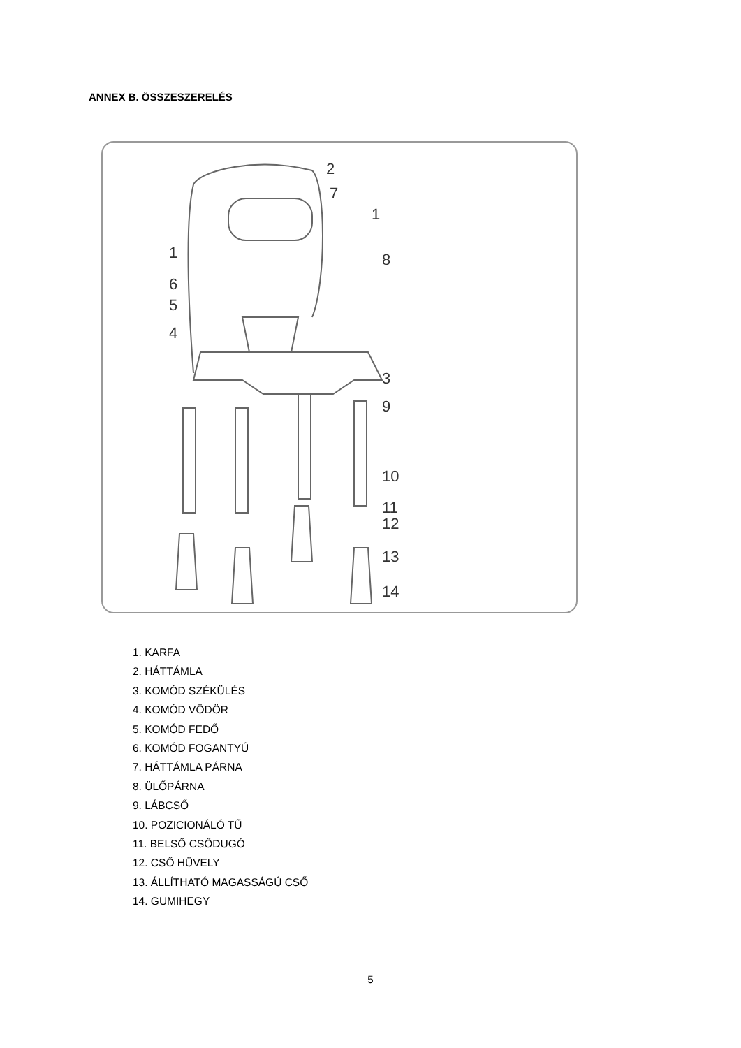ANNEX B. ÖSSZESZERELÉS
2
7
1
1
8
6
5
4
3
9
10
11
12
13
14
1. KARFA
2. HÁTTÁMLA
3. KOMÓD SZÉKÜLÉS
4. KOMÓD VÖDÖR
5. KOMÓD FEDŐ
6. KOMÓD FOGANTYÚ
7. HÁTTÁMLA PÁRNA
8. ÜLŐPÁRNA
9. LÁBCSŐ
10. POZICIONÁLÓ TŰ
11. BELSŐ CSŐDUGÓ
12. CSŐ HÜVELY
13. ÁLLÍTHATÓ MAGASSÁGÚ CSŐ
14. GUMIHEGY
5